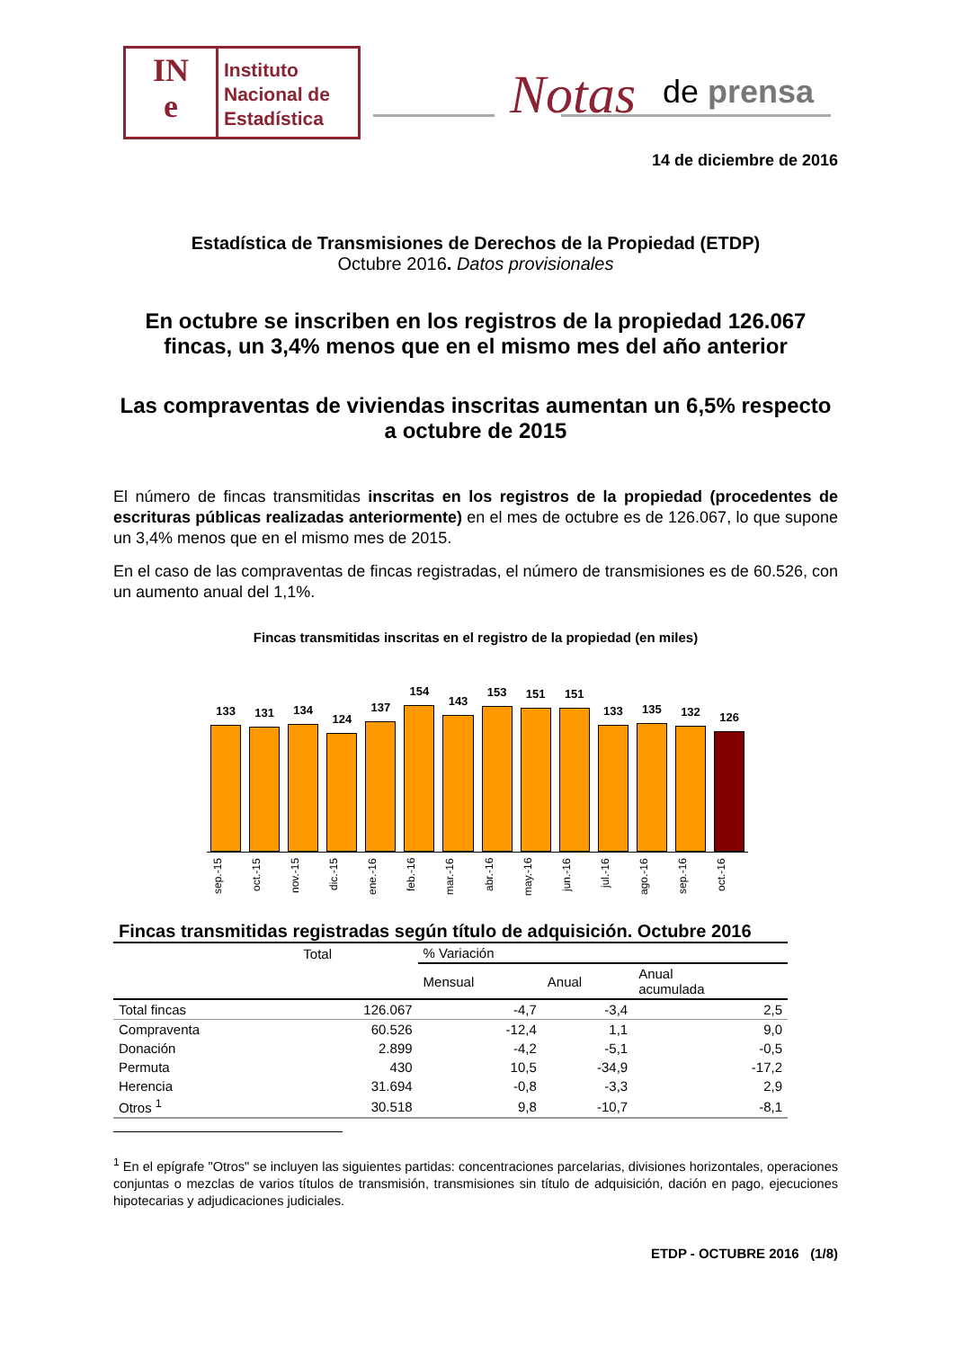IN
e
Instituto
Nacional de
Estadística
Notas de prensa
14 de diciembre de 2016
Estadística de Transmisiones de Derechos de la Propiedad (ETDP)
Octubre 2016. Datos provisionales
En octubre se inscriben en los registros de la propiedad 126.067 fincas, un 3,4% menos que en el mismo mes del año anterior
Las compraventas de viviendas inscritas aumentan un 6,5% respecto a octubre de 2015
El número de fincas transmitidas inscritas en los registros de la propiedad (procedentes de escrituras públicas realizadas anteriormente) en el mes de octubre es de 126.067, lo que supone un 3,4% menos que en el mismo mes de 2015.
En el caso de las compraventas de fincas registradas, el número de transmisiones es de 60.526, con un aumento anual del 1,1%.
Fincas transmitidas inscritas en el registro de la propiedad (en miles)
133
131
134
124
137
154
143
153
151
151
133
135
132
126
sep.-15 oct.-15 nov.-15 dic.-15 ene.-16 feb.-16 mar.-16 abr.-16 may.-16 jun.-16 jul.-16 ago.-16 sep.-16 oct.-16
Fincas transmitidas registradas según título de adquisición. Octubre 2016
| | Total | % Variación | | |
| | | Mensual | Anual | Anual acumulada |
| Total fincas | 126.067 | -4,7 | -3,4 | 2,5 |
| Compraventa | 60.526 | -12,4 | 1,1 | 9,0 |
| Donación | 2.899 | -4,2 | -5,1 | -0,5 |
| Permuta | 430 | 10,5 | -34,9 | -17,2 |
| Herencia | 31.694 | -0,8 | -3,3 | 2,9 |
| Otros <sup>1</sup> | 30.518 | 9,8 | -10,7 | -8,1 |
<sup>1</sup> En el epígrafe "Otros" se incluyen las siguientes partidas: concentraciones parcelarias, divisiones horizontales, operaciones conjuntas o mezclas de varios títulos de transmisión, transmisiones sin título de adquisición, dación en pago, ejecuciones hipotecarias y adjudicaciones judiciales.
ETDP - OCTUBRE 2016 (1/8)